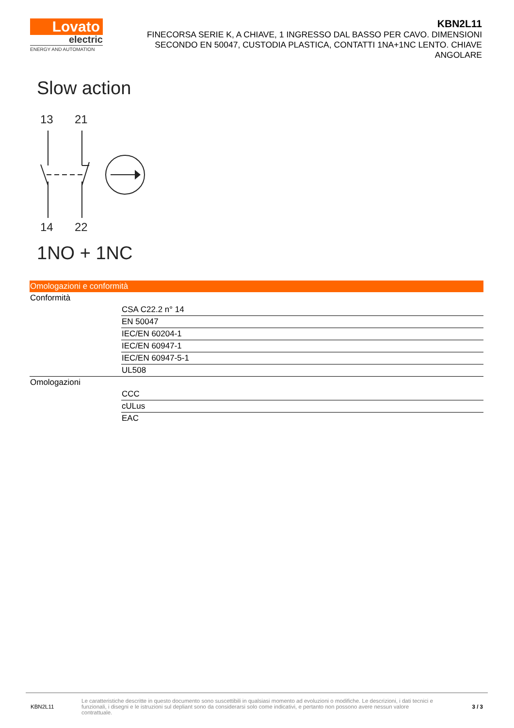Lovato
electric
ENERGY AND AUTOMATION
KBN2L11
FINECORSA SERIE K, A CHIAVE, 1 INGRESSO DAL BASSO PER CAVO. DIMENSIONI SECONDO EN 50047, CUSTODIA PLASTICA, CONTATTI 1NA+1NC LENTO. CHIAVE ANGOLARE
Slow action
13
21
14
22
1NO + 1NC
Omologazioni e conformità
| Conformità | |
| | CSA C22.2 n° 14 |
| | EN 50047 |
| | IEC/EN 60204-1 |
| | IEC/EN 60947-1 |
| | IEC/EN 60947-5-1 |
| | UL508 |
| Omologazioni | |
| | CCC |
| | cULus |
| | EAC |
KBN2L11
Le caratteristiche descritte in questo documento sono suscettibili in qualsiasi momento ad evoluzioni o modifiche. Le descrizioni, i dati tecnici e funzionali, i disegni e le istruzioni sul depliant sono da considerarsi solo come indicativi, e pertanto non possono avere nessun valore contrattuale.
3 / 3